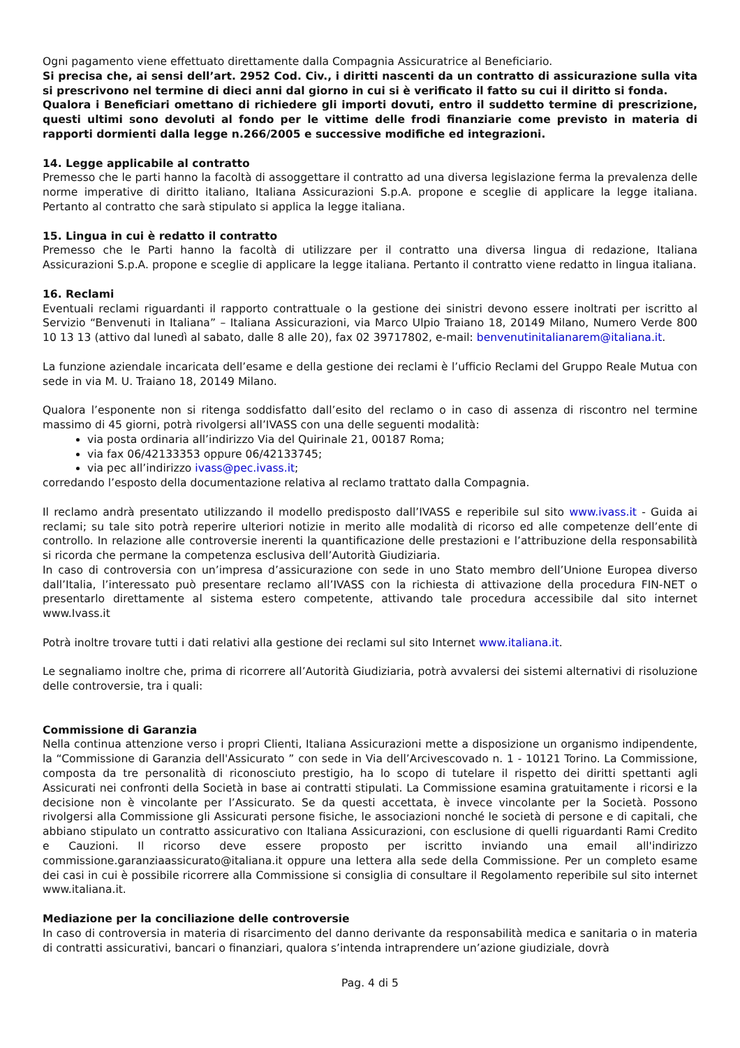Ogni pagamento viene effettuato direttamente dalla Compagnia Assicuratrice al Beneficiario.
Si precisa che, ai sensi dell’art. 2952 Cod. Civ., i diritti nascenti da un contratto di assicurazione sulla vita si prescrivono nel termine di dieci anni dal giorno in cui si è verificato il fatto su cui il diritto si fonda.
Qualora i Beneficiari omettano di richiedere gli importi dovuti, entro il suddetto termine di prescrizione, questi ultimi sono devoluti al fondo per le vittime delle frodi finanziarie come previsto in materia di rapporti dormienti dalla legge n.266/2005 e successive modifiche ed integrazioni.
14. Legge applicabile al contratto
Premesso che le parti hanno la facoltà di assoggettare il contratto ad una diversa legislazione ferma la prevalenza delle norme imperative di diritto italiano, Italiana Assicurazioni S.p.A. propone e sceglie di applicare la legge italiana. Pertanto al contratto che sarà stipulato si applica la legge italiana.
15. Lingua in cui è redatto il contratto
Premesso che le Parti hanno la facoltà di utilizzare per il contratto una diversa lingua di redazione, Italiana Assicurazioni S.p.A. propone e sceglie di applicare la legge italiana. Pertanto il contratto viene redatto in lingua italiana.
16. Reclami
Eventuali reclami riguardanti il rapporto contrattuale o la gestione dei sinistri devono essere inoltrati per iscritto al Servizio “Benvenuti in Italiana” – Italiana Assicurazioni, via Marco Ulpio Traiano 18, 20149 Milano, Numero Verde 800 10 13 13 (attivo dal lunedì al sabato, dalle 8 alle 20), fax 02 39717802, e-mail: benvenutinitalianarem@italiana.it.
La funzione aziendale incaricata dell’esame e della gestione dei reclami è l’ufficio Reclami del Gruppo Reale Mutua con sede in via M. U. Traiano 18, 20149 Milano.
Qualora l’esponente non si ritenga soddisfatto dall’esito del reclamo o in caso di assenza di riscontro nel termine massimo di 45 giorni, potrà rivolgersi all’IVASS con una delle seguenti modalità:
via posta ordinaria all’indirizzo Via del Quirinale 21, 00187 Roma;
via fax 06/42133353 oppure 06/42133745;
via pec all’indirizzo ivass@pec.ivass.it;
corredando l’esposto della documentazione relativa al reclamo trattato dalla Compagnia.
Il reclamo andrà presentato utilizzando il modello predisposto dall’IVASS e reperibile sul sito www.ivass.it - Guida ai reclami; su tale sito potrà reperire ulteriori notizie in merito alle modalità di ricorso ed alle competenze dell’ente di controllo. In relazione alle controversie inerenti la quantificazione delle prestazioni e l’attribuzione della responsabilità si ricorda che permane la competenza esclusiva dell’Autorità Giudiziaria.
In caso di controversia con un’impresa d’assicurazione con sede in uno Stato membro dell’Unione Europea diverso dall’Italia, l’interessato può presentare reclamo all’IVASS con la richiesta di attivazione della procedura FIN-NET o presentarlo direttamente al sistema estero competente, attivando tale procedura accessibile dal sito internet www.Ivass.it
Potrà inoltre trovare tutti i dati relativi alla gestione dei reclami sul sito Internet www.italiana.it.
Le segnaliamo inoltre che, prima di ricorrere all’Autorità Giudiziaria, potrà avvalersi dei sistemi alternativi di risoluzione delle controversie, tra i quali:
Commissione di Garanzia
Nella continua attenzione verso i propri Clienti, Italiana Assicurazioni mette a disposizione un organismo indipendente, la “Commissione di Garanzia dell'Assicurato ” con sede in Via dell’Arcivescovado n. 1 - 10121 Torino. La Commissione, composta da tre personalità di riconosciuto prestigio, ha lo scopo di tutelare il rispetto dei diritti spettanti agli Assicurati nei confronti della Società in base ai contratti stipulati. La Commissione esamina gratuitamente i ricorsi e la decisione non è vincolante per l’Assicurato. Se da questi accettata, è invece vincolante per la Società. Possono rivolgersi alla Commissione gli Assicurati persone fisiche, le associazioni nonché le società di persone e di capitali, che abbiano stipulato un contratto assicurativo con Italiana Assicurazioni, con esclusione di quelli riguardanti Rami Credito e Cauzioni. Il ricorso deve essere proposto per iscritto inviando una email all'indirizzo commissione.garanziaassicurato@italiana.it oppure una lettera alla sede della Commissione. Per un completo esame dei casi in cui è possibile ricorrere alla Commissione si consiglia di consultare il Regolamento reperibile sul sito internet www.italiana.it.
Mediazione per la conciliazione delle controversie
In caso di controversia in materia di risarcimento del danno derivante da responsabilità medica e sanitaria o in materia di contratti assicurativi, bancari o finanziari, qualora s’intenda intraprendere un’azione giudiziale, dovrà
Pag. 4 di 5